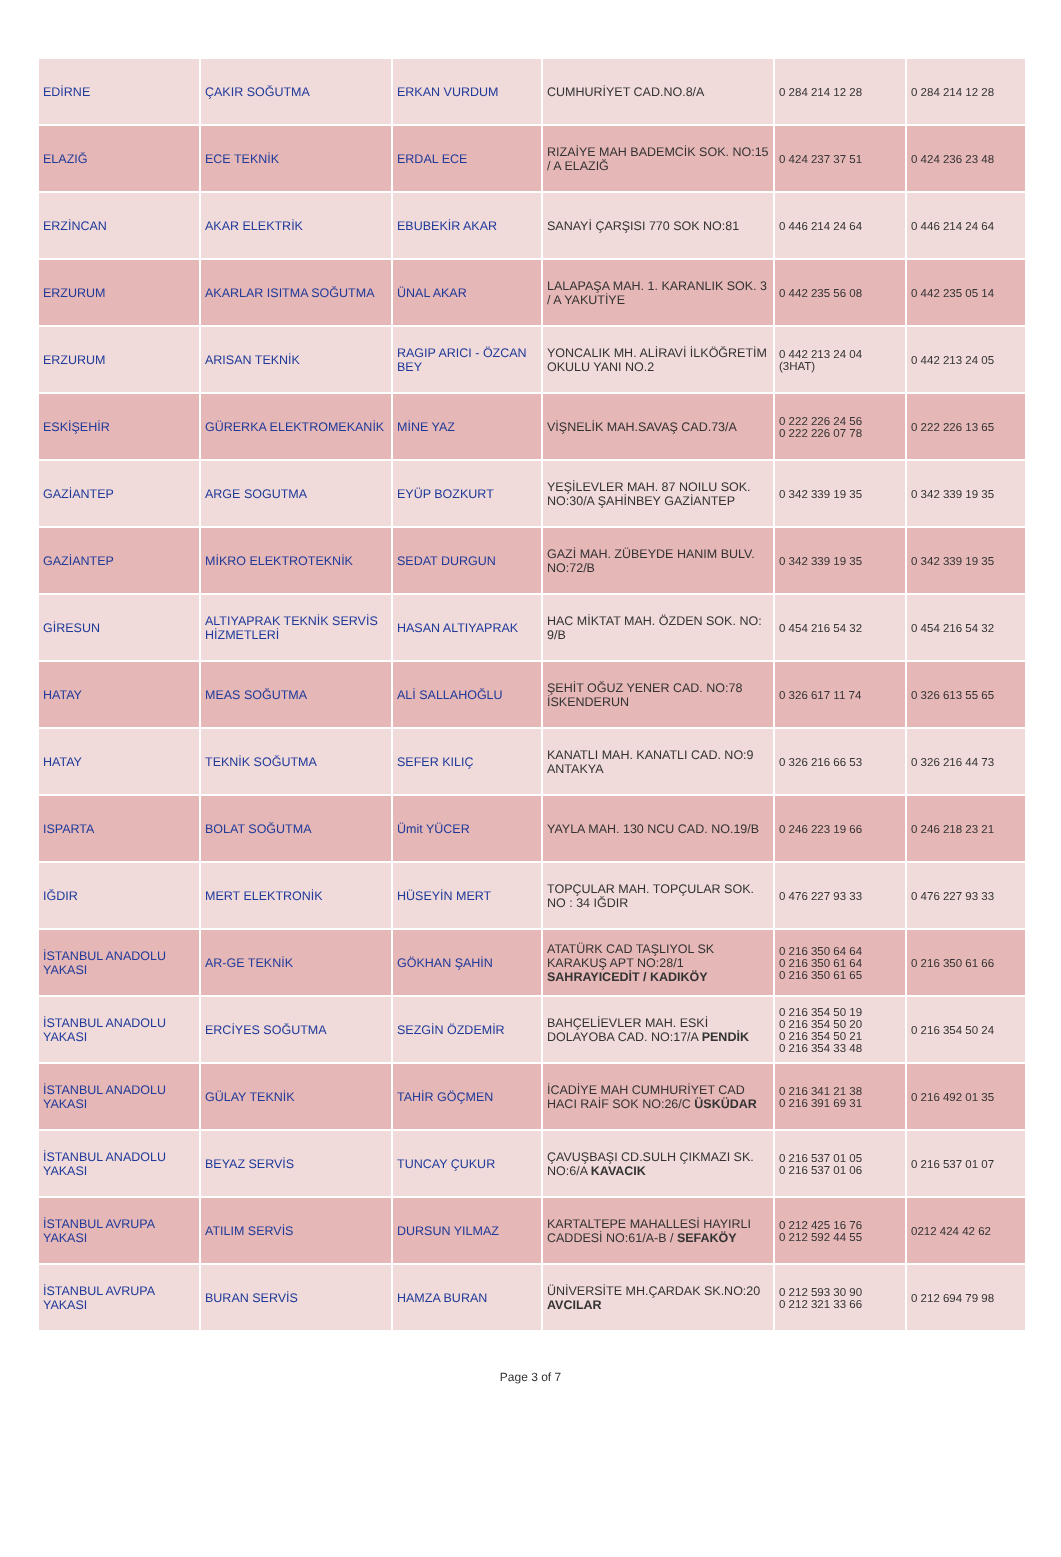| EDİRNE | ÇAKIR SOĞUTMA | ERKAN VURDUM | CUMHURİYET CAD.NO.8/A | 0 284 214 12 28 | 0 284 214 12 28 |
| ELAZIĞ | ECE TEKNİK | ERDAL ECE | RIZAİYE MAH BADEMCİK SOK. NO:15 / A ELAZIĞ | 0 424 237 37 51 | 0 424 236 23 48 |
| ERZİNCAN | AKAR ELEKTRİK | EBUBEKİR AKAR | SANAYİ ÇARŞISI 770 SOK NO:81 | 0 446 214 24 64 | 0 446 214 24 64 |
| ERZURUM | AKARLAR ISITMA SOĞUTMA | ÜNAL AKAR | LALAPAŞA MAH. 1. KARANLIK SOK. 3 / A YAKUTİYE | 0 442 235 56 08 | 0 442 235 05 14 |
| ERZURUM | ARISAN TEKNİK | RAGIP ARICI - ÖZCAN BEY | YONCALIK MH. ALİRAVİ İLKÖĞRETİM OKULU YANI NO.2 | 0 442 213 24 04 (3HAT) | 0 442 213 24 05 |
| ESKİŞEHİR | GÜRERKA ELEKTROMEKANİK | MİNE YAZ | VİŞNELİK MAH.SAVAŞ CAD.73/A | 0 222 226 24 56 0 222 226 07 78 | 0 222 226 13 65 |
| GAZİANTEP | ARGE SOGUTMA | EYÜP BOZKURT | YEŞİLEVLER MAH. 87 NOILU SOK. NO:30/A ŞAHİNBEY GAZİANTEP | 0 342 339 19 35 | 0 342 339 19 35 |
| GAZİANTEP | MİKRO ELEKTROTEKNİK | SEDAT DURGUN | GAZİ MAH. ZÜBEYDE HANIM BULV. NO:72/B | 0 342 339 19 35 | 0 342 339 19 35 |
| GİRESUN | ALTIYAPRAK TEKNİK SERVİS HİZMETLERİ | HASAN ALTIYAPRAK | HAC MİKTAT MAH. ÖZDEN SOK. NO: 9/B | 0 454 216 54 32 | 0 454 216 54 32 |
| HATAY | MEAS SOĞUTMA | ALİ SALLAHOĞLU | ŞEHİT OĞUZ YENER CAD. NO:78 İSKENDERUN | 0 326 617 11 74 | 0 326 613 55 65 |
| HATAY | TEKNİK SOĞUTMA | SEFER KILIÇ | KANATLI MAH. KANATLI CAD. NO:9 ANTAKYA | 0 326 216 66 53 | 0 326 216 44 73 |
| ISPARTA | BOLAT SOĞUTMA | Ümit YÜCER | YAYLA MAH. 130 NCU CAD. NO.19/B | 0 246 223 19 66 | 0 246 218 23 21 |
| IĞDIR | MERT ELEKTRONİK | HÜSEYİN MERT | TOPÇULAR MAH. TOPÇULAR SOK. NO : 34 IĞDIR | 0 476 227 93 33 | 0 476 227 93 33 |
| İSTANBUL ANADOLU YAKASI | AR-GE TEKNİK | GÖKHAN ŞAHİN | ATATÜRK CAD TAŞLIYOL SK KARAKUŞ APT NO:28/1 SAHRAYICEDİT / KADIKÖY | 0 216 350 64 64 0 216 350 61 64 0 216 350 61 65 | 0 216 350 61 66 |
| İSTANBUL ANADOLU YAKASI | ERCİYES SOĞUTMA | SEZGİN ÖZDEMİR | BAHÇELİEVLER MAH. ESKİ DOLAYOBA CAD. NO:17/A PENDİK | 0 216 354 50 19 0 216 354 50 20 0 216 354 50 21 0 216 354 33 48 | 0 216 354 50 24 |
| İSTANBUL ANADOLU YAKASI | GÜLAY TEKNİK | TAHİR GÖÇMEN | İCADİYE MAH CUMHURİYET CAD HACI RAİF SOK NO:26/C ÜSKÜDAR | 0 216 341 21 38 0 216 391 69 31 | 0 216 492 01 35 |
| İSTANBUL ANADOLU YAKASI | BEYAZ SERVİS | TUNCAY ÇUKUR | ÇAVUŞBAŞI CD.SULH ÇIKMAZI SK. NO:6/A KAVACIK | 0 216 537 01 05 0 216 537 01 06 | 0 216 537 01 07 |
| İSTANBUL AVRUPA YAKASI | ATILIM SERVİS | DURSUN YILMAZ | KARTALTEPE MAHALLESİ HAYIRLI CADDESİ NO:61/A-B / SEFAKÖY | 0 212 425 16 76 0 212 592 44 55 | 0212 424 42 62 |
| İSTANBUL AVRUPA YAKASI | BURAN SERVİS | HAMZA BURAN | ÜNİVERSİTE MH.ÇARDAK SK.NO:20 AVCILAR | 0 212 593 30 90 0 212 321 33 66 | 0 212 694 79 98 |
Page 3 of 7